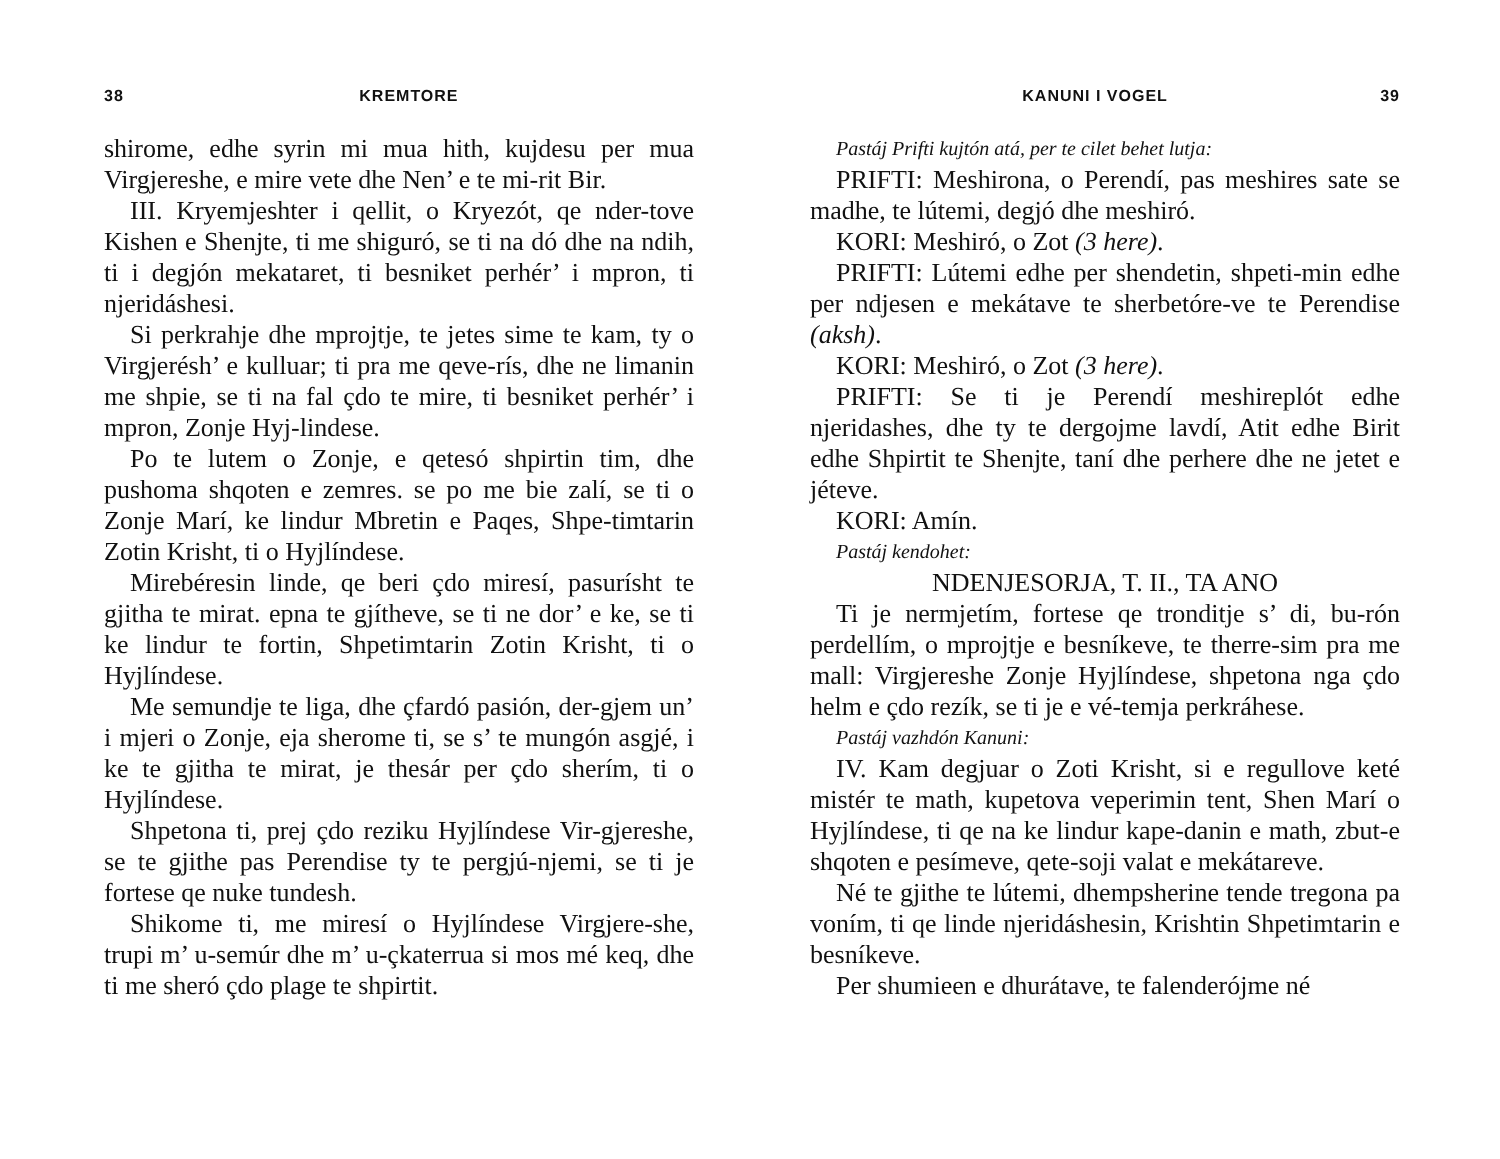38 KREMTORE
shirome, edhe syrin mi mua hith, kujdesu per mua Virgjereshe, e mire vete dhe Nen’ e te mi-rit Bir.
III. Kryemjeshter i qellit, o Kryezót, qe nder-tove Kishen e Shenjte, ti me shiguró, se ti na dó dhe na ndih, ti i degjón mekataret, ti besniket perhér’ i mpron, ti njeridáshesi.
Si perkrahje dhe mprojtje, te jetes sime te kam, ty o Virgjerésh’ e kulluar; ti pra me qeve-rís, dhe ne limanin me shpie, se ti na fal çdo te mire, ti besniket perhér’ i mpron, Zonje Hyj-lindese.
Po te lutem o Zonje, e qetesó shpirtin tim, dhe pushoma shqoten e zemres. se po me bie zalí, se ti o Zonje Marí, ke lindur Mbretin e Paqes, Shpe-timtarin Zotin Krisht, ti o Hyjlíndese.
Mirebéresin linde, qe beri çdo miresí, pasurísht te gjitha te mirat. epna te gjítheve, se ti ne dor’ e ke, se ti ke lindur te fortin, Shpetimtarin Zotin Krisht, ti o Hyjlíndese.
Me semundje te liga, dhe çfardó pasión, der-gjem un’ i mjeri o Zonje, eja sherome ti, se s’ te mungón asgjé, i ke te gjitha te mirat, je thesár per çdo sherím, ti o Hyjlíndese.
Shpetona ti, prej çdo reziku Hyjlíndese Vir-gjereshe, se te gjithe pas Perendise ty te pergjú-njemi, se ti je fortese qe nuke tundesh.
Shikome ti, me miresí o Hyjlíndese Virgjere-she, trupi m’ u-semúr dhe m’ u-çkaterrua si mos mé keq, dhe ti me sheró çdo plage te shpirtit.
KANUNI I VOGEL 39
Pastáj Prifti kujtón atá, per te cilet behet lutja:
PRIFTI: Meshirona, o Perendí, pas meshires sate se madhe, te lútemi, degjó dhe meshiró.
KORI: Meshiró, o Zot (3 here).
PRIFTI: Lútemi edhe per shendetin, shpeti-min edhe per ndjesen e mekátave te sherbetóre-ve te Perendise (aksh).
KORI: Meshiró, o Zot (3 here).
PRIFTI: Se ti je Perendí meshireplót edhe njeridashes, dhe ty te dergojme lavdí, Atit edhe Birit edhe Shpirtit te Shenjte, taní dhe perhere dhe ne jetet e jéteve.
KORI: Amín.
Pastáj kendohet:
NDENJESORJA, T. II., TA ANO
Ti je nermjetím, fortese qe tronditje s’ di, bu-rón perdellím, o mprojtje e besníkeve, te therre-sim pra me mall: Virgjereshe Zonje Hyjlíndese, shpetona nga çdo helm e çdo rezík, se ti je e vé-temja perkráhese.
Pastáj vazhdón Kanuni:
IV. Kam degjuar o Zoti Krisht, si e regullove keté mistér te math, kupetova veperimin tent, Shen Marí o Hyjlíndese, ti qe na ke lindur kape-danin e math, zbut-e shqoten e pesímeve, qete-soji valat e mekátareve.
Né te gjithe te lútemi, dhempsherine tende tregona pa voním, ti qe linde njeridáshesin, Krishtin Shpetimtarin e besníkeve.
Per shumieen e dhurátave, te falenderójme né